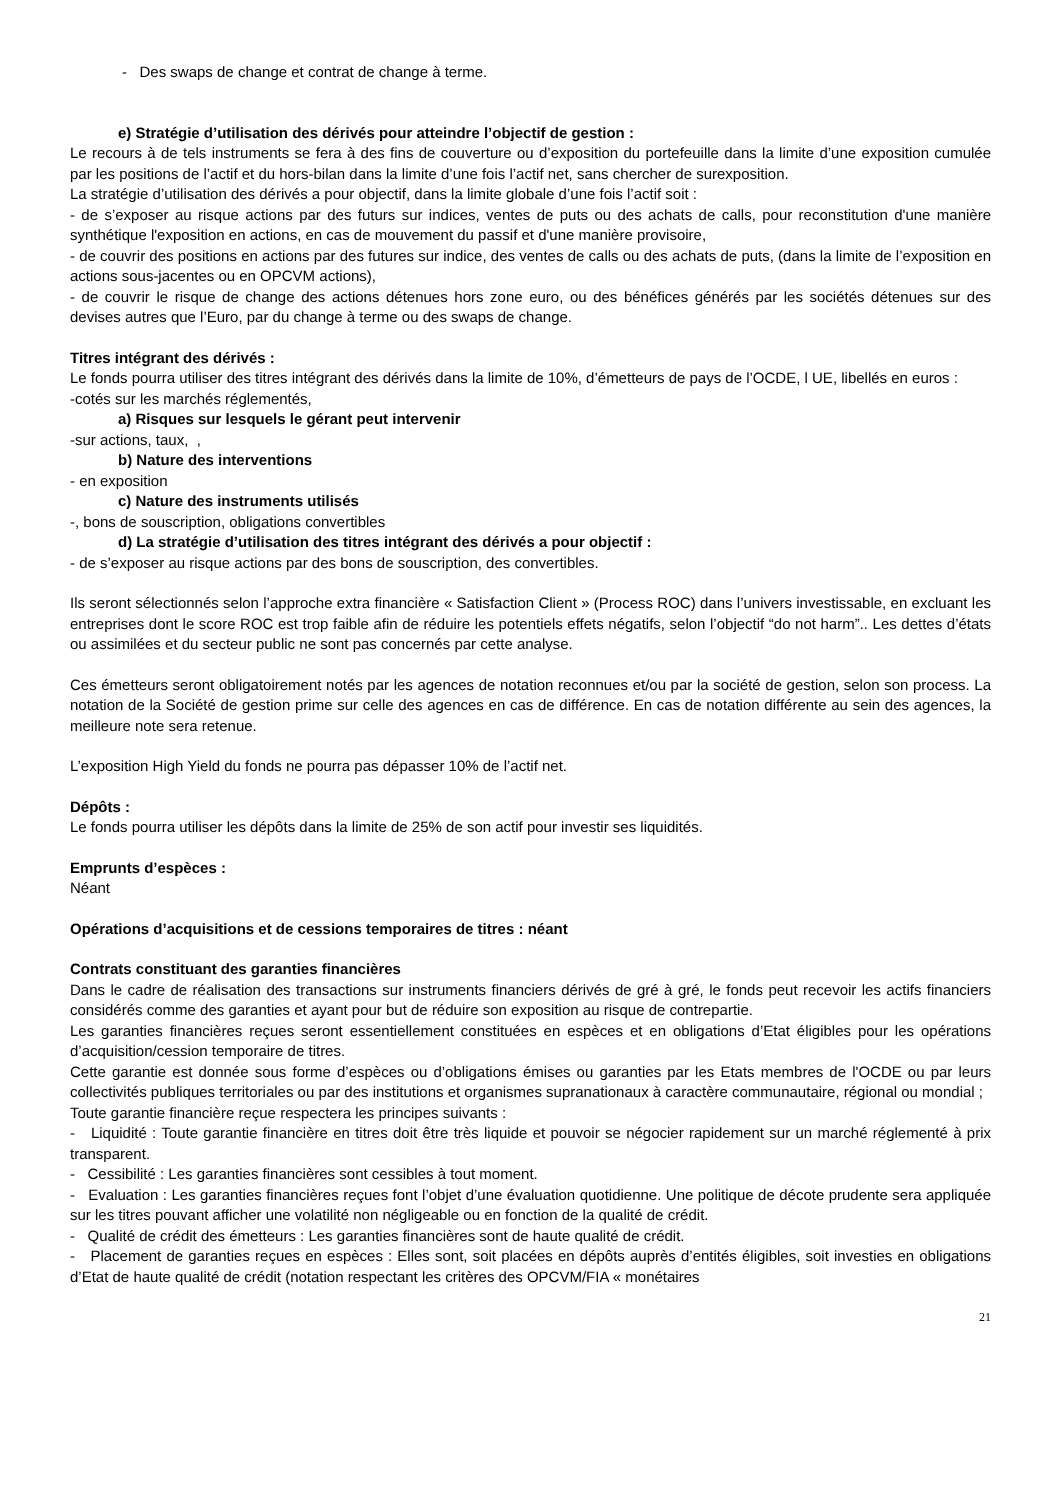- Des swaps de change et contrat de change à terme.
e) Stratégie d’utilisation des dérivés pour atteindre l’objectif de gestion :
Le recours à de tels instruments se fera à des fins de couverture ou d’exposition du portefeuille dans la limite d’une exposition cumulée par les positions de l’actif et du hors-bilan dans la limite d’une fois l’actif net, sans chercher de surexposition.
La stratégie d’utilisation des dérivés a pour objectif, dans la limite globale d’une fois l’actif soit :
- de s’exposer au risque actions par des futurs sur indices, ventes de puts ou des achats de calls, pour reconstitution d'une manière synthétique l'exposition en actions, en cas de mouvement du passif et d'une manière provisoire,
- de couvrir des positions en actions par des futures sur indice, des ventes de calls ou des achats de puts, (dans la limite de l’exposition en actions sous-jacentes ou en OPCVM actions),
- de couvrir le risque de change des actions détenues hors zone euro, ou des bénéfices générés par les sociétés détenues sur des devises autres que l’Euro, par du change à terme ou des swaps de change.
Titres intégrant des dérivés :
Le fonds pourra utiliser des titres intégrant des dérivés dans la limite de 10%, d’émetteurs de pays de l’OCDE, l UE, libellés en euros :
-cotés sur les marchés réglementés,
a) Risques sur lesquels le gérant peut intervenir
-sur actions, taux, ,
b) Nature des interventions
- en exposition
c) Nature des instruments utilisés
-, bons de souscription, obligations convertibles
d) La stratégie d’utilisation des titres intégrant des dérivés a pour objectif :
- de s’exposer au risque actions par des bons de souscription, des convertibles.
Ils seront sélectionnés selon l’approche extra financière « Satisfaction Client » (Process ROC) dans l’univers investissable, en excluant les entreprises dont le score ROC est trop faible afin de réduire les potentiels effets négatifs, selon l’objectif “do not harm”.. Les dettes d’états ou assimilées et du secteur public ne sont pas concernés par cette analyse.
Ces émetteurs seront obligatoirement notés par les agences de notation reconnues et/ou par la société de gestion, selon son process. La notation de la Société de gestion prime sur celle des agences en cas de différence. En cas de notation différente au sein des agences, la meilleure note sera retenue.
L’exposition High Yield du fonds ne pourra pas dépasser 10% de l’actif net.
Dépôts :
Le fonds pourra utiliser les dépôts dans la limite de 25% de son actif pour investir ses liquidités.
Emprunts d’espèces :
Néant
Opérations d’acquisitions et de cessions temporaires de titres : néant
Contrats constituant des garanties financières
Dans le cadre de réalisation des transactions sur instruments financiers dérivés de gré à gré, le fonds peut recevoir les actifs financiers considérés comme des garanties et ayant pour but de réduire son exposition au risque de contrepartie.
Les garanties financières reçues seront essentiellement constituées en espèces et en obligations d’Etat éligibles pour les opérations d’acquisition/cession temporaire de titres.
Cette garantie est donnée sous forme d’espèces ou d’obligations émises ou garanties par les Etats membres de l'OCDE ou par leurs collectivités publiques territoriales ou par des institutions et organismes supranationaux à caractère communautaire, régional ou mondial ;
Toute garantie financière reçue respectera les principes suivants :
- Liquidité : Toute garantie financière en titres doit être très liquide et pouvoir se négocier rapidement sur un marché réglementé à prix transparent.
- Cessibilité : Les garanties financières sont cessibles à tout moment.
- Evaluation : Les garanties financières reçues font l’objet d’une évaluation quotidienne. Une politique de décote prudente sera appliquée sur les titres pouvant afficher une volatilité non négligeable ou en fonction de la qualité de crédit.
- Qualité de crédit des émetteurs : Les garanties financières sont de haute qualité de crédit.
- Placement de garanties reçues en espèces : Elles sont, soit placées en dépôts auprès d’entités éligibles, soit investies en obligations d’Etat de haute qualité de crédit (notation respectant les critères des OPCVM/FIA « monétaires
21